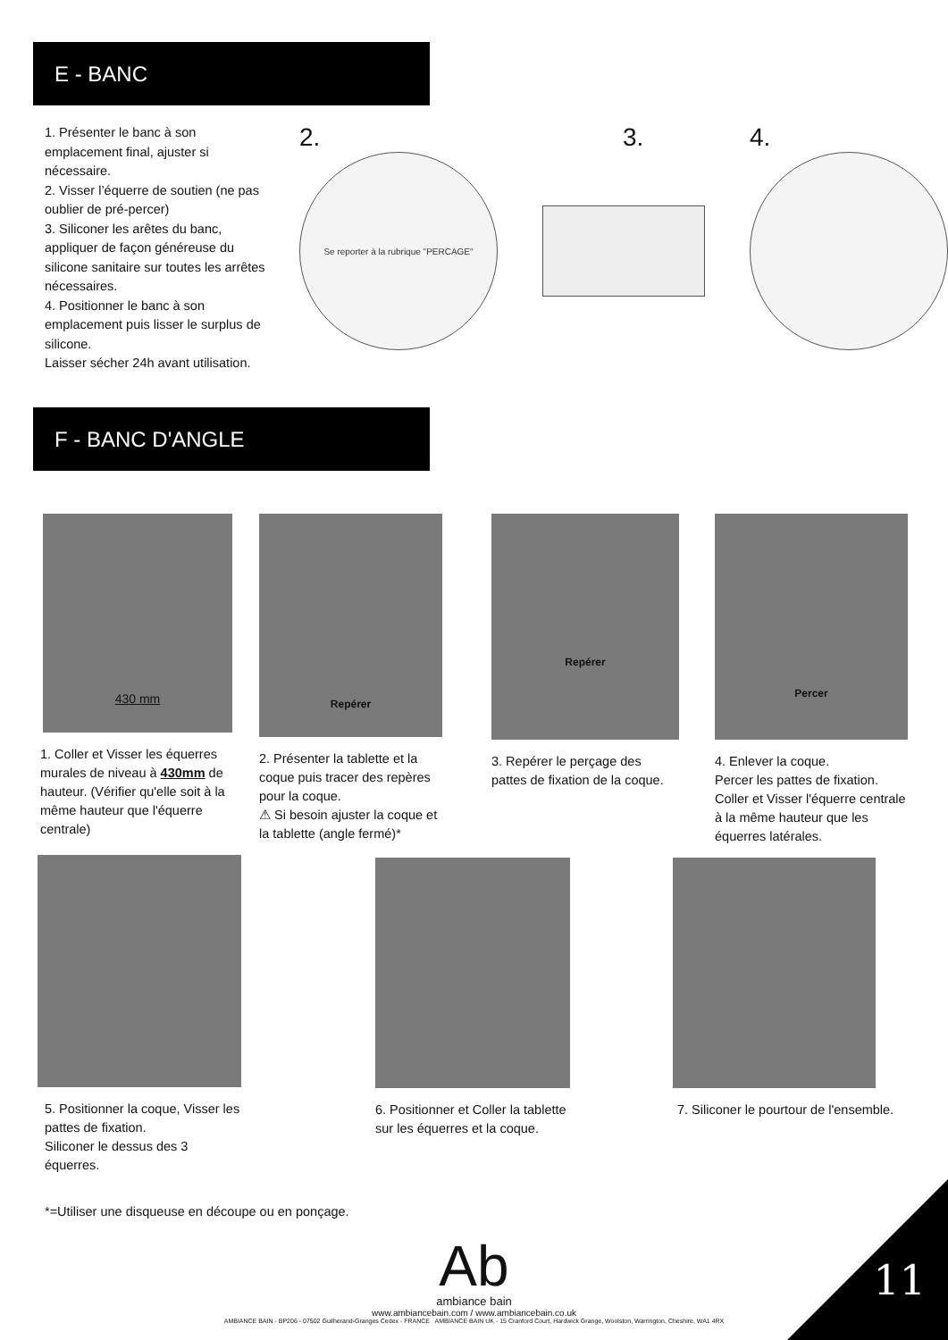E - BANC
1. Présenter le banc à son emplacement final, ajuster si nécessaire.
2. Visser l’équerre de soutien (ne pas oublier de pré-percer)
3. Siliconer les arêtes du banc, appliquer de façon généreuse du silicone sanitaire sur toutes les arrêtes nécessaires.
4. Positionner le banc à son emplacement puis lisser le surplus de silicone.
Laisser sécher 24h avant utilisation.
2.
Se reporter à la rubrique "PERCAGE"
3. 4.
F - BANC D'ANGLE
430 mm
1. Coller et Visser les équerres murales de niveau à 430mm de hauteur. (Vérifier qu'elle soit à la même hauteur que l'équerre centrale)
Repérer
2. Présenter la tablette et la coque puis tracer des repères pour la coque.
⚠ Si besoin ajuster la coque et la tablette (angle fermé)*
Repérer
3. Repérer le perçage des pattes de fixation de la coque.
Percer
4. Enlever la coque.
Percer les pattes de fixation.
Coller et Visser l'équerre centrale à la même hauteur que les équerres latérales.
5. Positionner la coque, Visser les pattes de fixation.
Siliconer le dessus des 3 équerres.
6. Positionner et Coller la tablette sur les équerres et la coque.
7. Siliconer le pourtour de l'ensemble.
*=Utiliser une disqueuse en découpe ou en ponçage.
Ab
ambiance bain
www.ambiancebain.com / www.ambiancebain.co.uk
AMBIANCE BAIN - BP206 - 07502 Guilherand-Granges Cedex - FRANCE AMBIANCE BAIN UK - 15 Cranford Court, Hardwick Grange, Woolston, Warrington, Cheshire, WA1 4RX
11